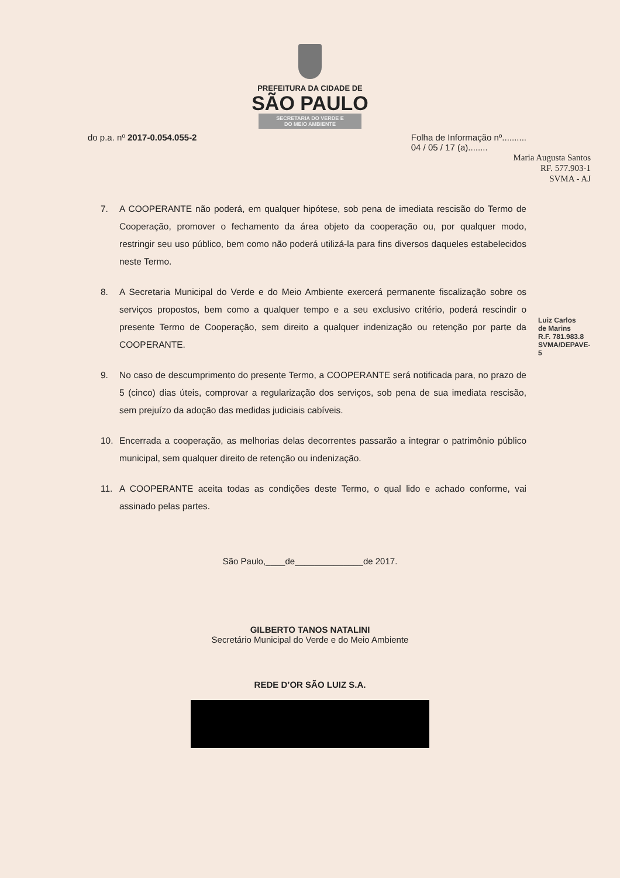PREFEITURA DA CIDADE DE
SÃO PAULO
SECRETARIA DO VERDE E
DO MEIO AMBIENTE
do p.a. nº 2017-0.054.055-2 Folha de Informação nº..........
04 / 05 / 17 (a)........
Maria Augusta Santos
RF. 577.903-1
SVMA - AJ
7. A COOPERANTE não poderá, em qualquer hipótese, sob pena de imediata rescisão do Termo de Cooperação, promover o fechamento da área objeto da cooperação ou, por qualquer modo, restringir seu uso público, bem como não poderá utilizá-la para fins diversos daqueles estabelecidos neste Termo.
8. A Secretaria Municipal do Verde e do Meio Ambiente exercerá permanente fiscalização sobre os serviços propostos, bem como a qualquer tempo e a seu exclusivo critério, poderá rescindir o presente Termo de Cooperação, sem direito a qualquer indenização ou retenção por parte da COOPERANTE.
9. No caso de descumprimento do presente Termo, a COOPERANTE será notificada para, no prazo de 5 (cinco) dias úteis, comprovar a regularização dos serviços, sob pena de sua imediata rescisão, sem prejuízo da adoção das medidas judiciais cabíveis.
10. Encerrada a cooperação, as melhorias delas decorrentes passarão a integrar o patrimônio público municipal, sem qualquer direito de retenção ou indenização.
11. A COOPERANTE aceita todas as condições deste Termo, o qual lido e achado conforme, vai assinado pelas partes.
São Paulo,____de______________de 2017.
GILBERTO TANOS NATALINI
Secretário Municipal do Verde e do Meio Ambiente
REDE D’OR SÃO LUIZ S.A.
Luiz Carlos de Marins R.F. 781.983.8 SVMA/DEPAVE-5